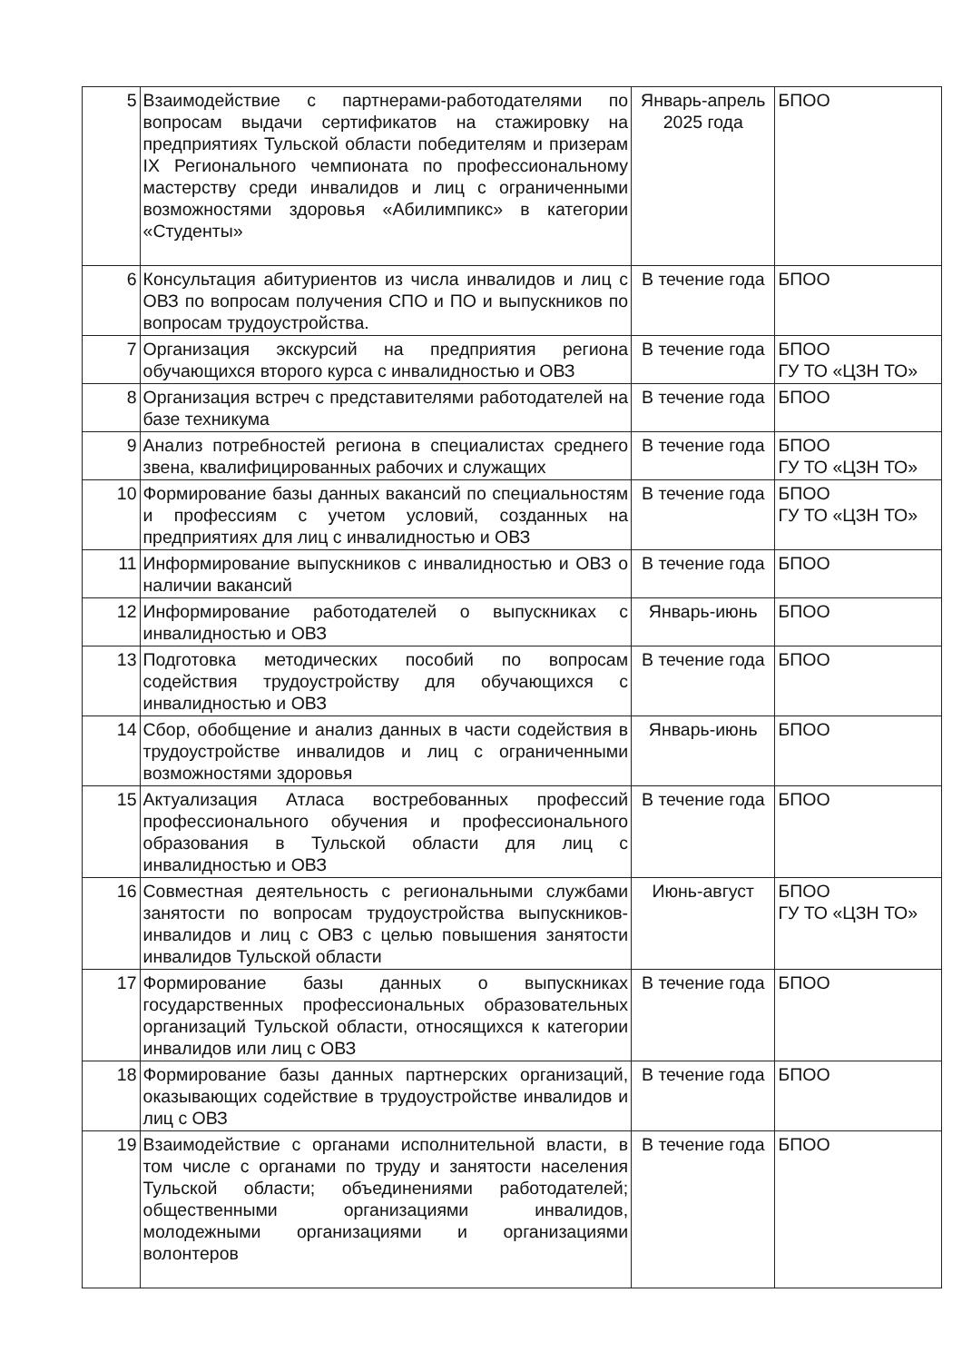| 5 | Взаимодействие с партнерами-работодателями по вопросам выдачи сертификатов на стажировку на предприятиях Тульской области победителям и призерам IX Регионального чемпионата по профессиональному мастерству среди инвалидов и лиц с ограниченными возможностями здоровья «Абилимпикс» в категории «Студенты» | Январь-апрель 2025 года | БПОО |
| 6 | Консультация абитуриентов из числа инвалидов и лиц с ОВЗ по вопросам получения СПО и ПО и выпускников по вопросам трудоустройства. | В течение года | БПОО |
| 7 | Организация экскурсий на предприятия региона обучающихся второго курса с инвалидностью и ОВЗ | В течение года | БПОО ГУ ТО «ЦЗН ТО» |
| 8 | Организация встреч с представителями работодателей на базе техникума | В течение года | БПОО |
| 9 | Анализ потребностей региона в специалистах среднего звена, квалифицированных рабочих и служащих | В течение года | БПОО ГУ ТО «ЦЗН ТО» |
| 10 | Формирование базы данных вакансий по специальностям и профессиям с учетом условий, созданных на предприятиях для лиц с инвалидностью и ОВЗ | В течение года | БПОО ГУ ТО «ЦЗН ТО» |
| 11 | Информирование выпускников с инвалидностью и ОВЗ о наличии вакансий | В течение года | БПОО |
| 12 | Информирование работодателей о выпускниках с инвалидностью и ОВЗ | Январь-июнь | БПОО |
| 13 | Подготовка методических пособий по вопросам содействия трудоустройству для обучающихся с инвалидностью и ОВЗ | В течение года | БПОО |
| 14 | Сбор, обобщение и анализ данных в части содействия в трудоустройстве инвалидов и лиц с ограниченными возможностями здоровья | Январь-июнь | БПОО |
| 15 | Актуализация Атласа востребованных профессий профессионального обучения и профессионального образования в Тульской области для лиц с инвалидностью и ОВЗ | В течение года | БПОО |
| 16 | Совместная деятельность с региональными службами занятости по вопросам трудоустройства выпускников-инвалидов и лиц с ОВЗ с целью повышения занятости инвалидов Тульской области | Июнь-август | БПОО ГУ ТО «ЦЗН ТО» |
| 17 | Формирование базы данных о выпускниках государственных профессиональных образовательных организаций Тульской области, относящихся к категории инвалидов или лиц с ОВЗ | В течение года | БПОО |
| 18 | Формирование базы данных партнерских организаций, оказывающих содействие в трудоустройстве инвалидов и лиц с ОВЗ | В течение года | БПОО |
| 19 | Взаимодействие с органами исполнительной власти, в том числе с органами по труду и занятости населения Тульской области; объединениями работодателей; общественными организациями инвалидов, молодежными организациями и организациями волонтеров | В течение года | БПОО |